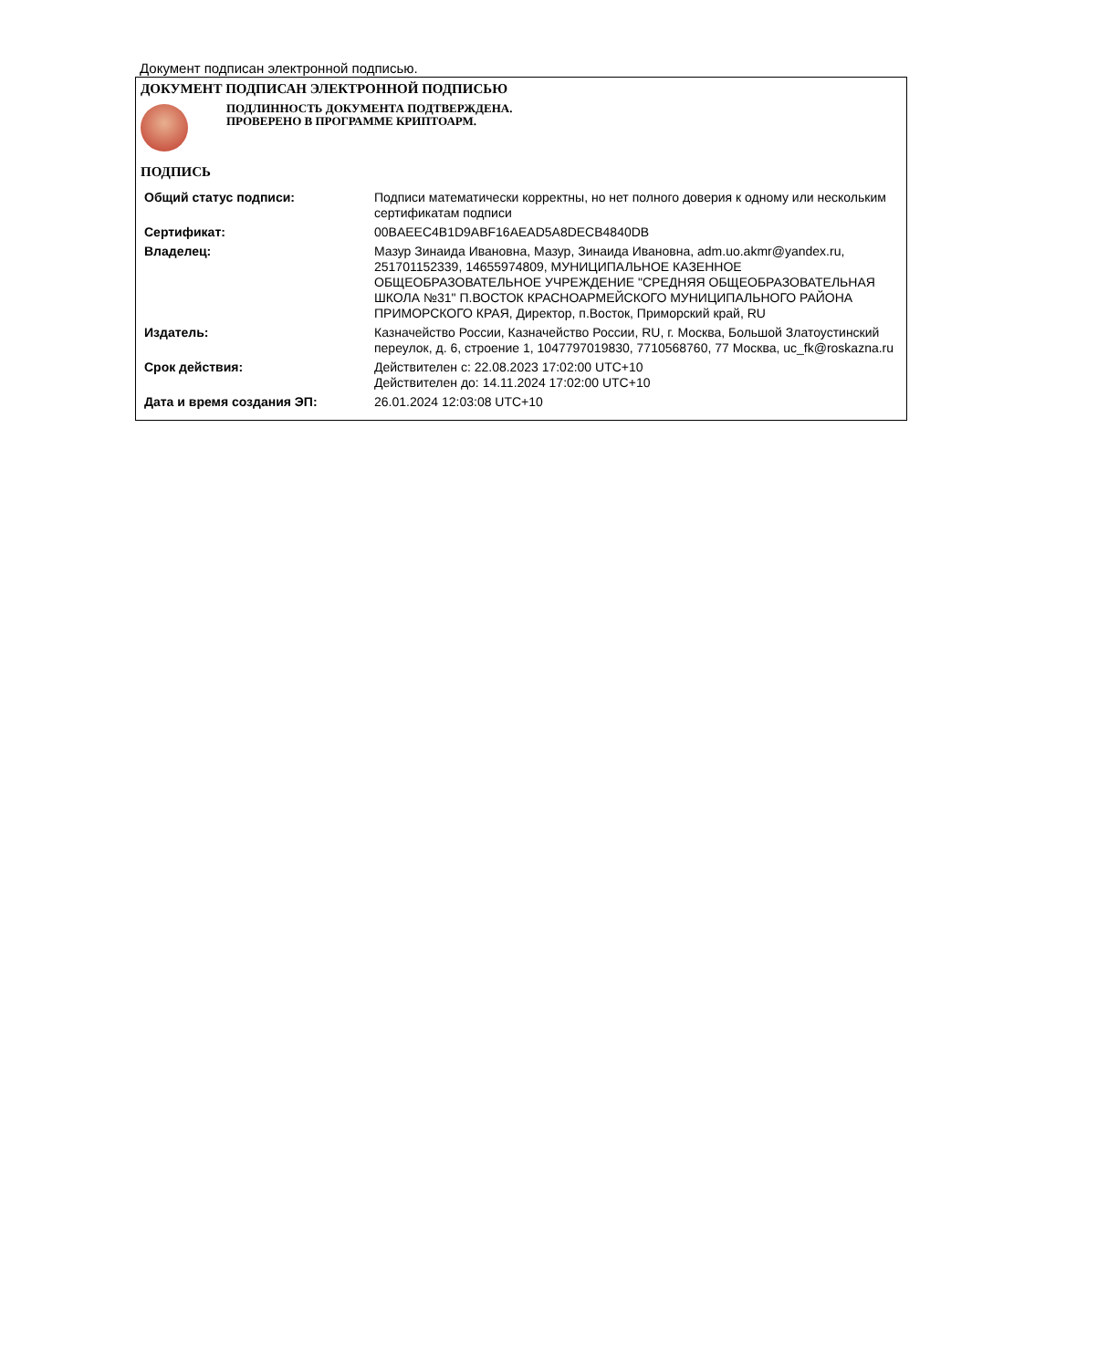Документ подписан электронной подписью.
ДОКУМЕНТ ПОДПИСАН ЭЛЕКТРОННОЙ ПОДПИСЬЮ
ПОДЛИННОСТЬ ДОКУМЕНТА ПОДТВЕРЖДЕНА.
ПРОВЕРЕНО В ПРОГРАММЕ КРИПТОАРМ.
ПОДПИСЬ
| Общий статус подписи: | Подписи математически корректны, но нет полного доверия к одному или нескольким сертификатам подписи |
| Сертификат: | 00BAEEC4B1D9ABF16AEAD5A8DECB4840DB |
| Владелец: | Мазур Зинаида Ивановна, Мазур, Зинаида Ивановна, adm.uo.akmr@yandex.ru, 251701152339, 14655974809, МУНИЦИПАЛЬНОЕ КАЗЕННОЕ ОБЩЕОБРАЗОВАТЕЛЬНОЕ УЧРЕЖДЕНИЕ "СРЕДНЯЯ ОБЩЕОБРАЗОВАТЕЛЬНАЯ ШКОЛА №31" П.ВОСТОК КРАСНОАРМЕЙСКОГО МУНИЦИПАЛЬНОГО РАЙОНА ПРИМОРСКОГО КРАЯ, Директор, п.Восток, Приморский край, RU |
| Издатель: | Казначейство России, Казначейство России, RU, г. Москва, Большой Златоустинский переулок, д. 6, строение 1, 1047797019830, 7710568760, 77 Москва, uc_fk@roskazna.ru |
| Срок действия: | Действителен с: 22.08.2023 17:02:00 UTC+10 Действителен до: 14.11.2024 17:02:00 UTC+10 |
| Дата и время создания ЭП: | 26.01.2024 12:03:08 UTC+10 |